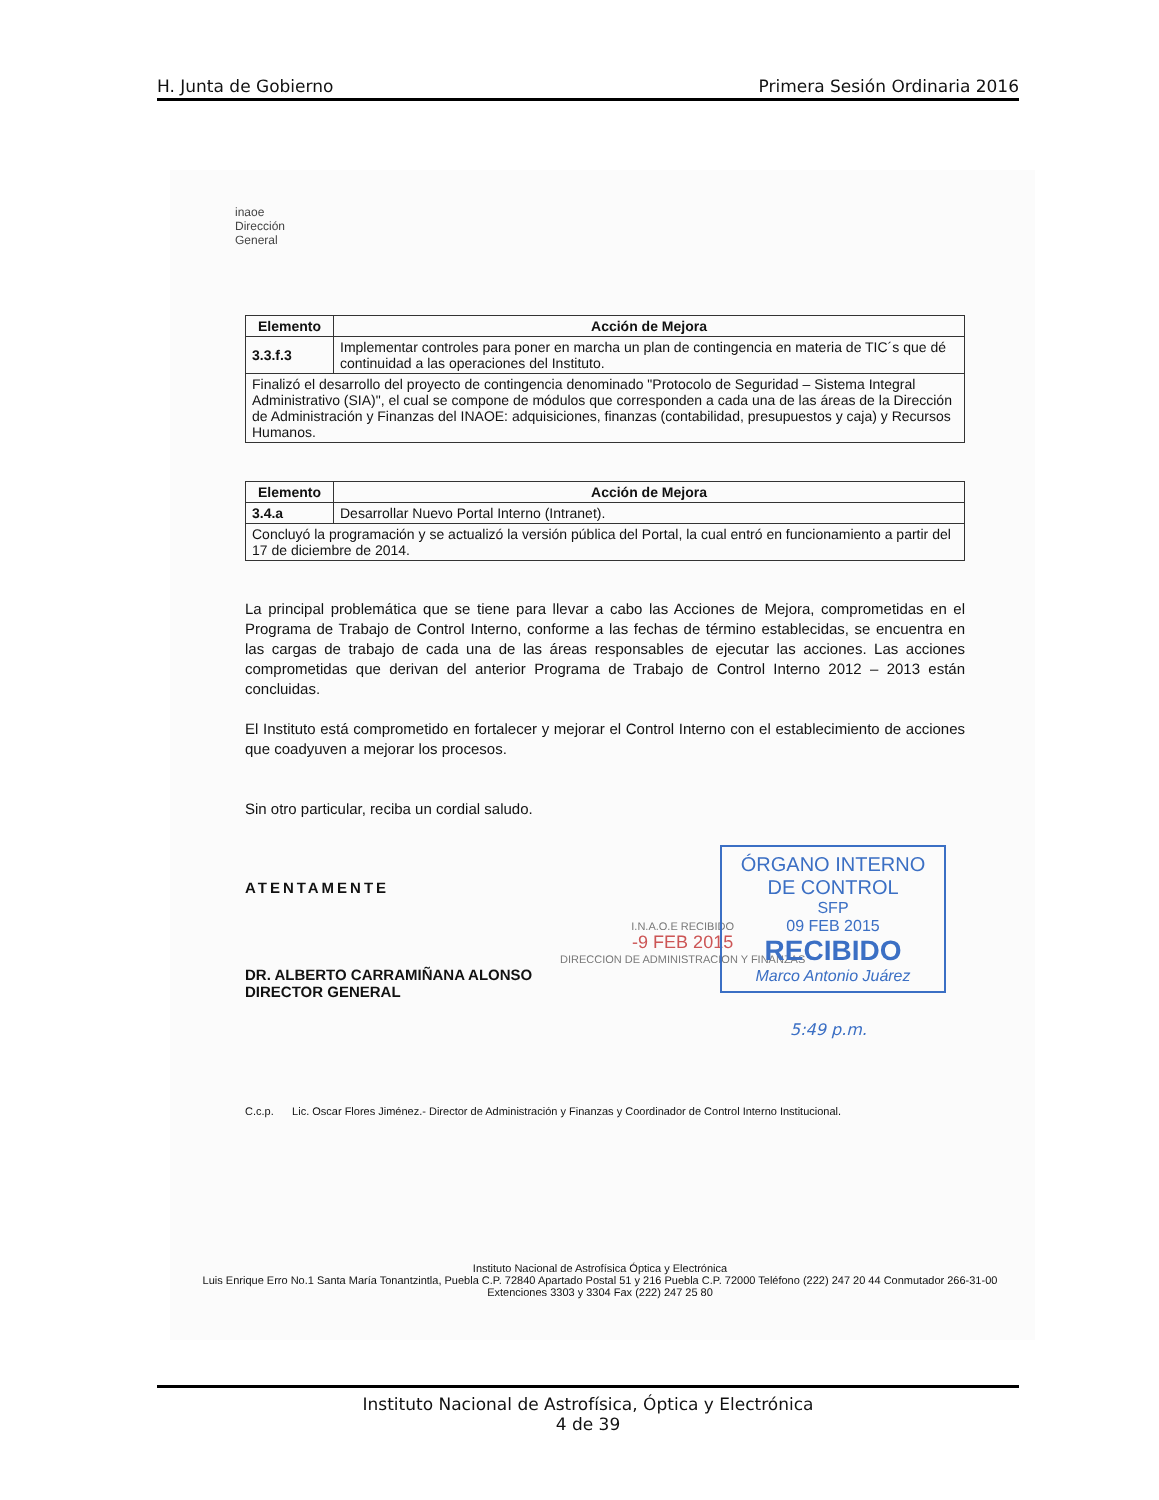H. Junta de Gobierno Primera Sesión Ordinaria 2016
inaoe
Dirección
General
| Elemento | Acción de Mejora |
| --- | --- |
| 3.3.f.3 | Implementar controles para poner en marcha un plan de contingencia en materia de TIC´s que dé continuidad a las operaciones del Instituto. |
| Finalizó el desarrollo del proyecto de contingencia denominado "Protocolo de Seguridad – Sistema Integral Administrativo (SIA)", el cual se compone de módulos que corresponden a cada una de las áreas de la Dirección de Administración y Finanzas del INAOE: adquisiciones, finanzas (contabilidad, presupuestos y caja) y Recursos Humanos. | |
| Elemento | Acción de Mejora |
| --- | --- |
| 3.4.a | Desarrollar Nuevo Portal Interno (Intranet). |
| Concluyó la programación y se actualizó la versión pública del Portal, la cual entró en funcionamiento a partir del 17 de diciembre de 2014. | |
La principal problemática que se tiene para llevar a cabo las Acciones de Mejora, comprometidas en el Programa de Trabajo de Control Interno, conforme a las fechas de término establecidas, se encuentra en las cargas de trabajo de cada una de las áreas responsables de ejecutar las acciones. Las acciones comprometidas que derivan del anterior Programa de Trabajo de Control Interno 2012 – 2013 están concluidas.
El Instituto está comprometido en fortalecer y mejorar el Control Interno con el establecimiento de acciones que coadyuven a mejorar los procesos.
Sin otro particular, reciba un cordial saludo.
ATENTAMENTE
DR. ALBERTO CARRAMIÑANA ALONSO
DIRECTOR GENERAL
I.N.A.O.E RECIBIDO
-9 FEB 2015
DIRECCION DE ADMINISTRACION Y FINANZAS
ÓRGANO INTERNO
DE CONTROL
SFP
09 FEB 2015
RECIBIDO
Marco Antonio Juárez
5:49 p.m.
C.c.p. Lic. Oscar Flores Jiménez.- Director de Administración y Finanzas y Coordinador de Control Interno Institucional.
Instituto Nacional de Astrofísica Óptica y Electrónica
Luis Enrique Erro No.1 Santa María Tonantzintla, Puebla C.P. 72840 Apartado Postal 51 y 216 Puebla C.P. 72000 Teléfono (222) 247 20 44 Conmutador 266-31-00 Extenciones 3303 y 3304 Fax (222) 247 25 80
Instituto Nacional de Astrofísica, Óptica y Electrónica
4 de 39